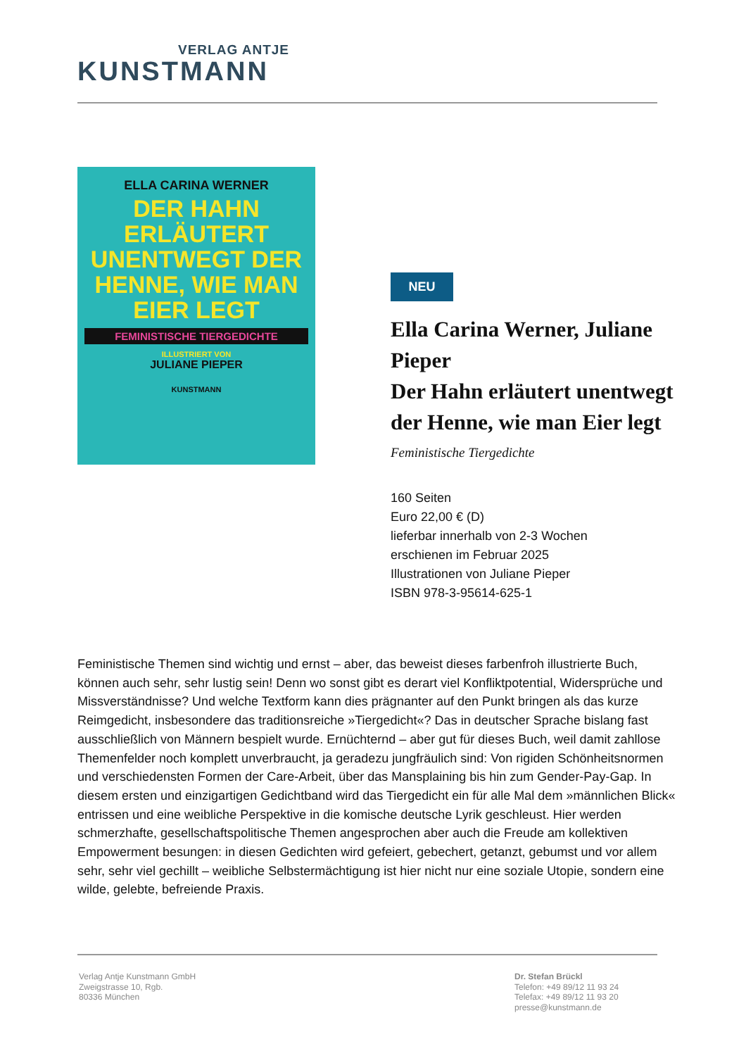VERLAG ANTJE
KUNSTMANN
ELLA CARINA WERNER
DER HAHN ERLÄUTERT UNENTWEGT DER HENNE, WIE MAN EIER LEGT
FEMINISTISCHE TIERGEDICHTE
ILLUSTRIERT VON
JULIANE PIEPER
KUNSTMANN
NEU
Ella Carina Werner, Juliane Pieper
Der Hahn erläutert unentwegt der Henne, wie man Eier legt
Feministische Tiergedichte
160 Seiten
Euro 22,00 € (D)
lieferbar innerhalb von 2-3 Wochen
erschienen im Februar 2025
Illustrationen von Juliane Pieper
ISBN 978-3-95614-625-1
Feministische Themen sind wichtig und ernst – aber, das beweist dieses farbenfroh illustrierte Buch, können auch sehr, sehr lustig sein! Denn wo sonst gibt es derart viel Konfliktpotential, Widersprüche und Missverständnisse? Und welche Textform kann dies prägnanter auf den Punkt bringen als das kurze Reimgedicht, insbesondere das traditionsreiche »Tiergedicht«? Das in deutscher Sprache bislang fast ausschließlich von Männern bespielt wurde. Ernüchternd – aber gut für dieses Buch, weil damit zahllose Themenfelder noch komplett unverbraucht, ja geradezu jungfräulich sind: Von rigiden Schönheitsnormen und verschiedensten Formen der Care-Arbeit, über das Mansplaining bis hin zum Gender-Pay-Gap. In diesem ersten und einzigartigen Gedichtband wird das Tiergedicht ein für alle Mal dem »männlichen Blick« entrissen und eine weibliche Perspektive in die komische deutsche Lyrik geschleust. Hier werden schmerzhafte, gesellschaftspolitische Themen angesprochen aber auch die Freude am kollektiven Empowerment besungen: in diesen Gedichten wird gefeiert, gebechert, getanzt, gebumst und vor allem sehr, sehr viel gechillt – weibliche Selbstermächtigung ist hier nicht nur eine soziale Utopie, sondern eine wilde, gelebte, befreiende Praxis.
Verlag Antje Kunstmann GmbH
Zweigstrasse 10, Rgb.
80336 München
Dr. Stefan Brückl
Telefon: +49 89/12 11 93 24
Telefax: +49 89/12 11 93 20
presse@kunstmann.de